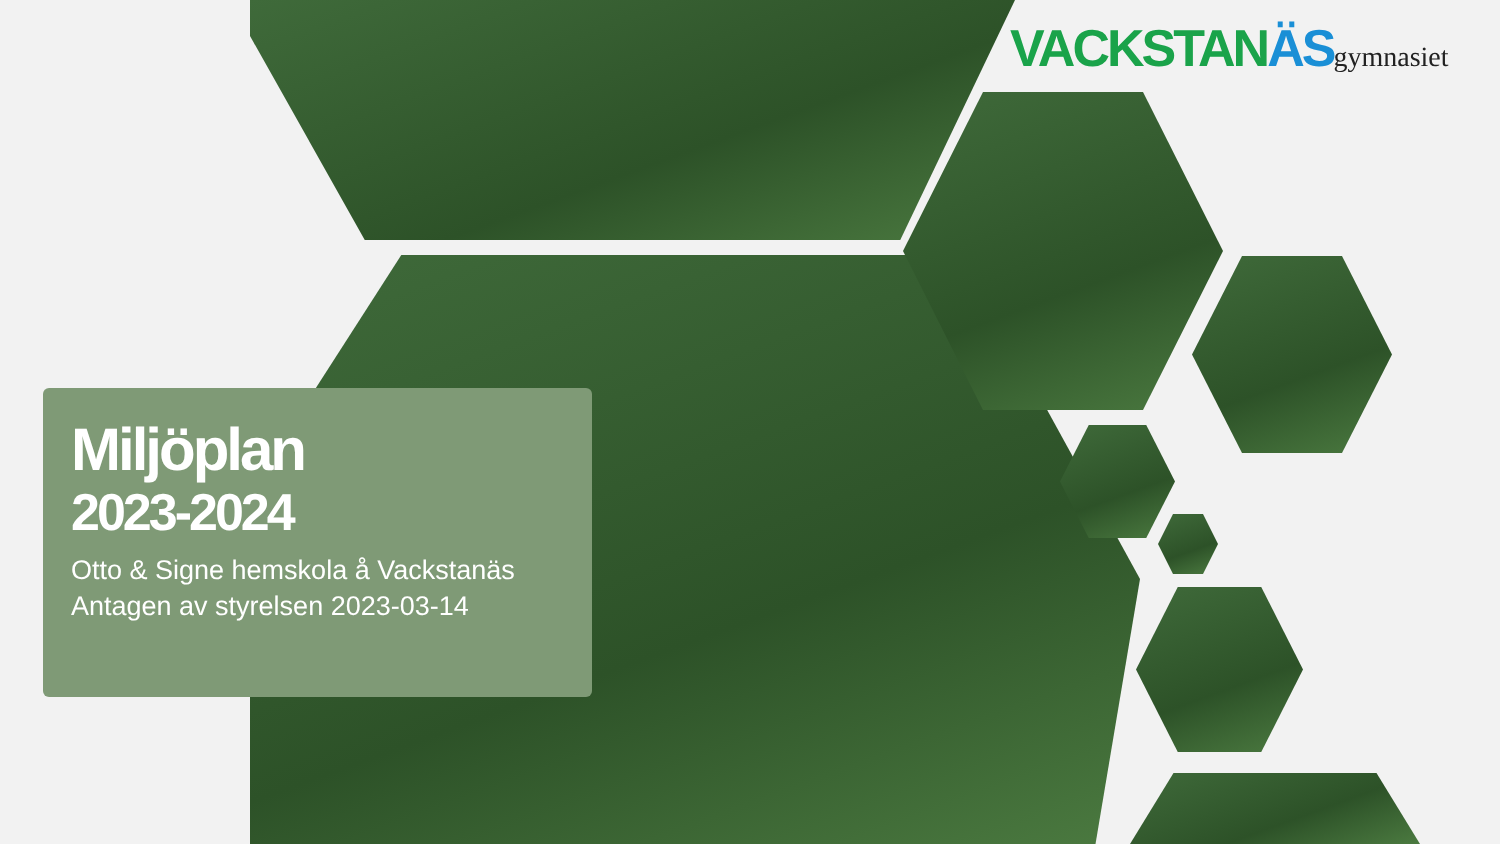VACKSTANÄS gymnasiet
Miljöplan
2023-2024
Otto & Signe hemskola å Vackstanäs
Antagen av styrelsen 2023-03-14